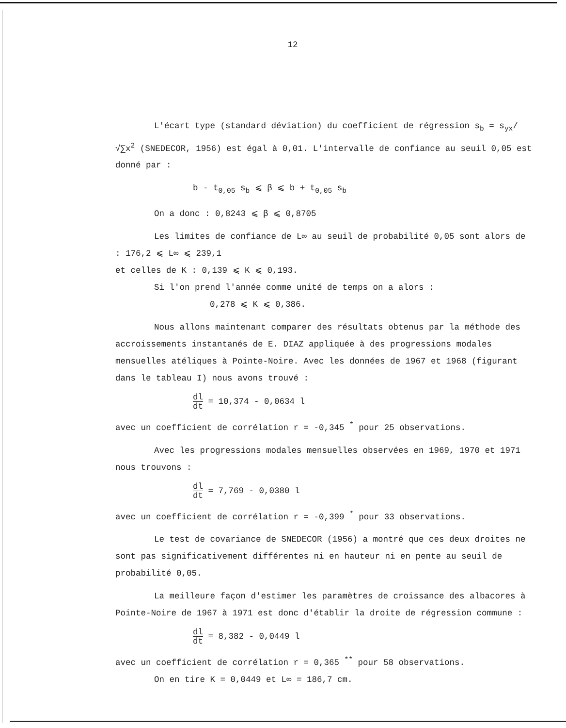12
L'écart type (standard déviation) du coefficient de régression s<sub>b</sub> = s<sub>yx</sub>/√∑x<sup>2</sup> (SNEDECOR, 1956) est égal à 0,01. L'intervalle de confiance au seuil 0,05 est donné par :
b - t<sub>0,05</sub> s<sub>b</sub> ⩽ β ⩽ b + t<sub>0,05</sub> s<sub>b</sub>
On a donc : 0,8243 ⩽ β ⩽ 0,8705
Les limites de confiance de L∞ au seuil de probabilité 0,05 sont alors de : 176,2 ⩽ L∞ ⩽ 239,1
et celles de K : 0,139 ⩽ K ⩽ 0,193.
Si l'on prend l'année comme unité de temps on a alors :
0,278 ⩽ K ⩽ 0,386.
Nous allons maintenant comparer des résultats obtenus par la méthode des accroissements instantanés de E. DIAZ appliquée à des progressions modales mensuelles atéliques à Pointe-Noire. Avec les données de 1967 et 1968 (figurant dans le tableau I) nous avons trouvé :
dl dt = 10,374 - 0,0634 l
avec un coefficient de corrélation r = -0,345 <sup>*</sup> pour 25 observations.
Avec les progressions modales mensuelles observées en 1969, 1970 et 1971 nous trouvons :
dl dt = 7,769 - 0,0380 l
avec un coefficient de corrélation r = -0,399 <sup>*</sup> pour 33 observations.
Le test de covariance de SNEDECOR (1956) a montré que ces deux droites ne sont pas significativement différentes ni en hauteur ni en pente au seuil de probabilité 0,05.
La meilleure façon d'estimer les paramètres de croissance des albacores à Pointe-Noire de 1967 à 1971 est donc d'établir la droite de régression commune :
dl dt = 8,382 - 0,0449 l
avec un coefficient de corrélation r = 0,365 <sup>**</sup> pour 58 observations.
On en tire K = 0,0449 et L∞ = 186,7 cm.